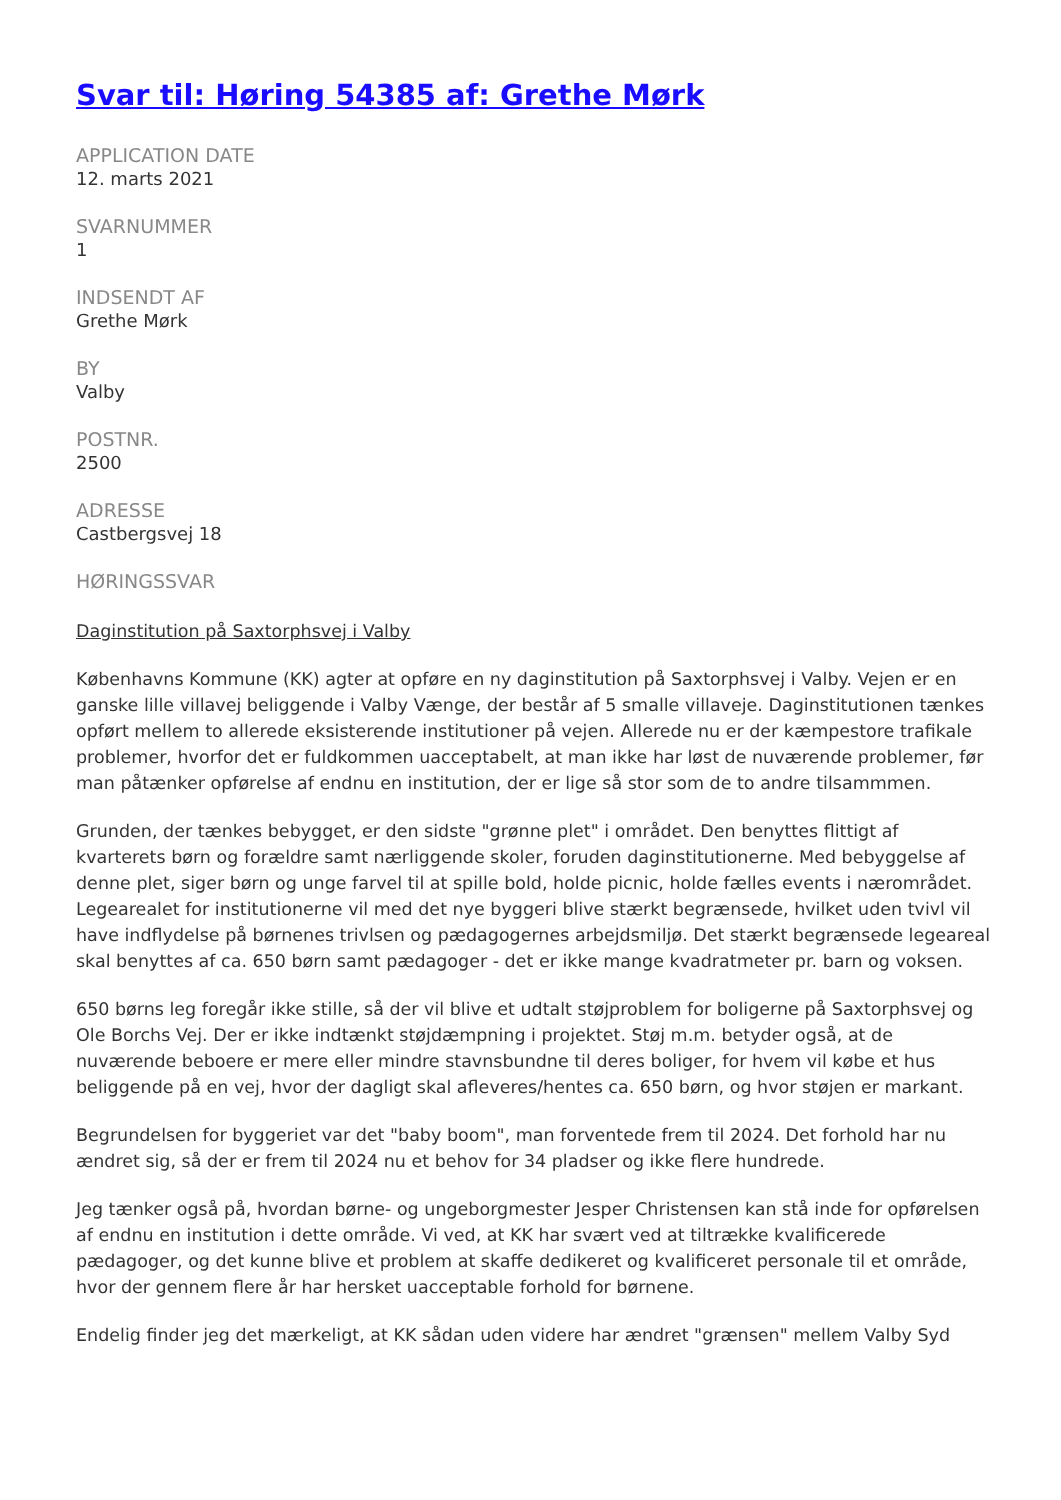Svar til: Høring 54385 af: Grethe Mørk
APPLICATION DATE
12. marts 2021
SVARNUMMER
1
INDSENDT AF
Grethe Mørk
BY
Valby
POSTNR.
2500
ADRESSE
Castbergsvej 18
HØRINGSSVAR
Daginstitution på Saxtorphsvej i Valby
Københavns Kommune (KK) agter at opføre en ny daginstitution på Saxtorphsvej i Valby. Vejen er en ganske lille villavej beliggende i Valby Vænge, der består af 5 smalle villaveje. Daginstitutionen tænkes opført mellem to allerede eksisterende institutioner på vejen. Allerede nu er der kæmpestore trafikale problemer, hvorfor det er fuldkommen uacceptabelt, at man ikke har løst de nuværende problemer, før man påtænker opførelse af endnu en institution, der er lige så stor som de to andre tilsammmen.
Grunden, der tænkes bebygget, er den sidste "grønne plet" i området. Den benyttes flittigt af kvarterets børn og forældre samt nærliggende skoler, foruden daginstitutionerne. Med bebyggelse af denne plet, siger børn og unge farvel til at spille bold, holde picnic, holde fælles events i nærområdet. Legearealet for institutionerne vil med det nye byggeri blive stærkt begrænsede, hvilket uden tvivl vil have indflydelse på børnenes trivlsen og pædagogernes arbejdsmiljø. Det stærkt begrænsede legeareal skal benyttes af ca. 650 børn samt pædagoger - det er ikke mange kvadratmeter pr. barn og voksen.
650 børns leg foregår ikke stille, så der vil blive et udtalt støjproblem for boligerne på Saxtorphsvej og Ole Borchs Vej. Der er ikke indtænkt støjdæmpning i projektet. Støj m.m. betyder også, at de nuværende beboere er mere eller mindre stavnsbundne til deres boliger, for hvem vil købe et hus beliggende på en vej, hvor der dagligt skal afleveres/hentes ca. 650 børn, og hvor støjen er markant.
Begrundelsen for byggeriet var det "baby boom", man forventede frem til 2024. Det forhold har nu ændret sig, så der er frem til 2024 nu et behov for 34 pladser og ikke flere hundrede.
Jeg tænker også på, hvordan børne- og ungeborgmester Jesper Christensen kan stå inde for opførelsen af endnu en institution i dette område. Vi ved, at KK har svært ved at tiltrække kvalificerede pædagoger, og det kunne blive et problem at skaffe dedikeret og kvalificeret personale til et område, hvor der gennem flere år har hersket uacceptable forhold for børnene.
Endelig finder jeg det mærkeligt, at KK sådan uden videre har ændret "grænsen" mellem Valby Syd